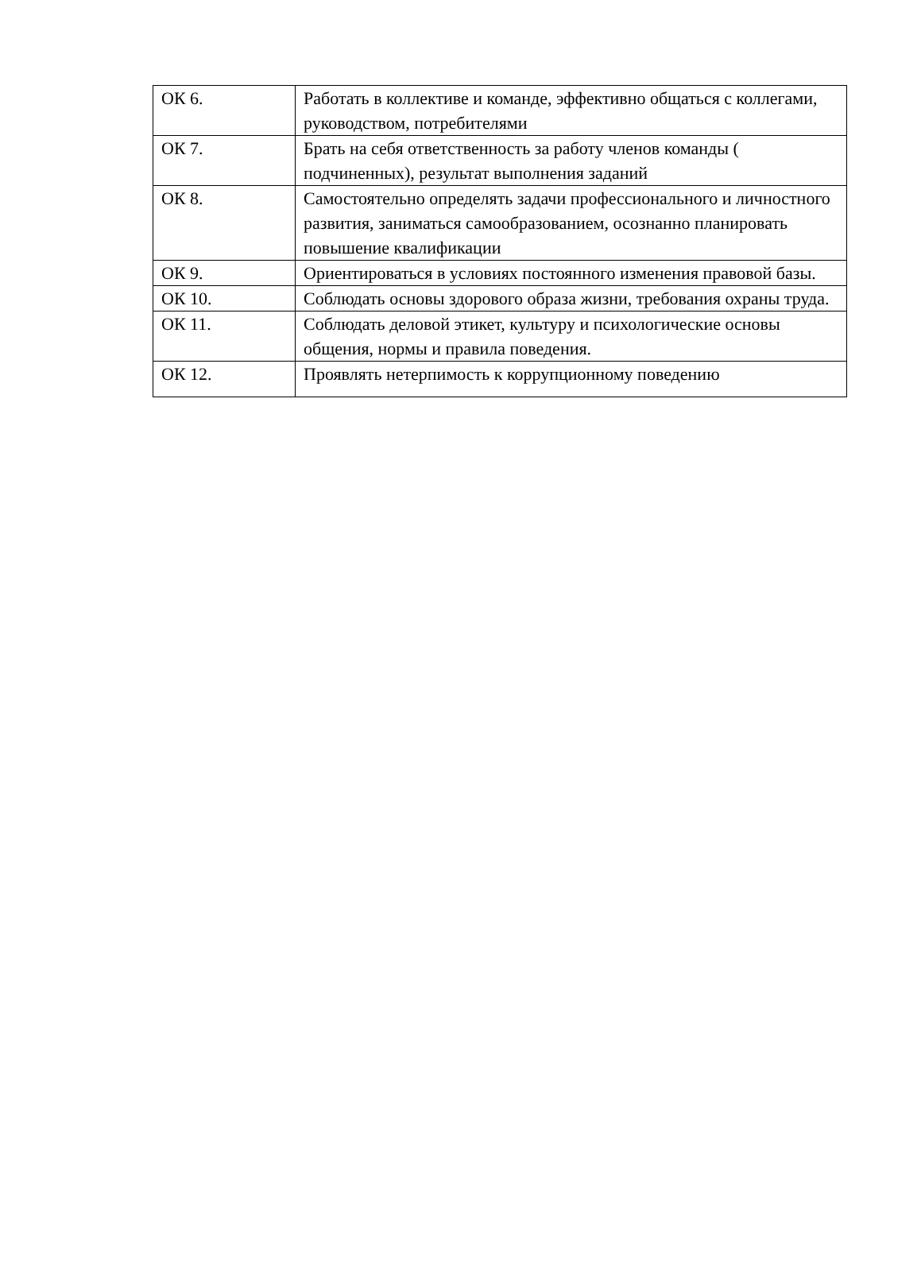| ОК 6. | Работать в коллективе и команде, эффективно общаться с коллегами, руководством, потребителями |
| ОК 7. | Брать на себя ответственность за работу членов команды ( подчиненных), результат выполнения заданий |
| ОК 8. | Самостоятельно определять задачи профессионального и личностного развития, заниматься самообразованием, осознанно планировать повышение квалификации |
| ОК 9. | Ориентироваться в условиях постоянного изменения правовой базы. |
| ОК 10. | Соблюдать основы здорового образа жизни, требования охраны труда. |
| ОК 11. | Соблюдать деловой этикет, культуру и психологические основы общения, нормы и правила поведения. |
| ОК 12. | Проявлять нетерпимость к коррупционному поведению |